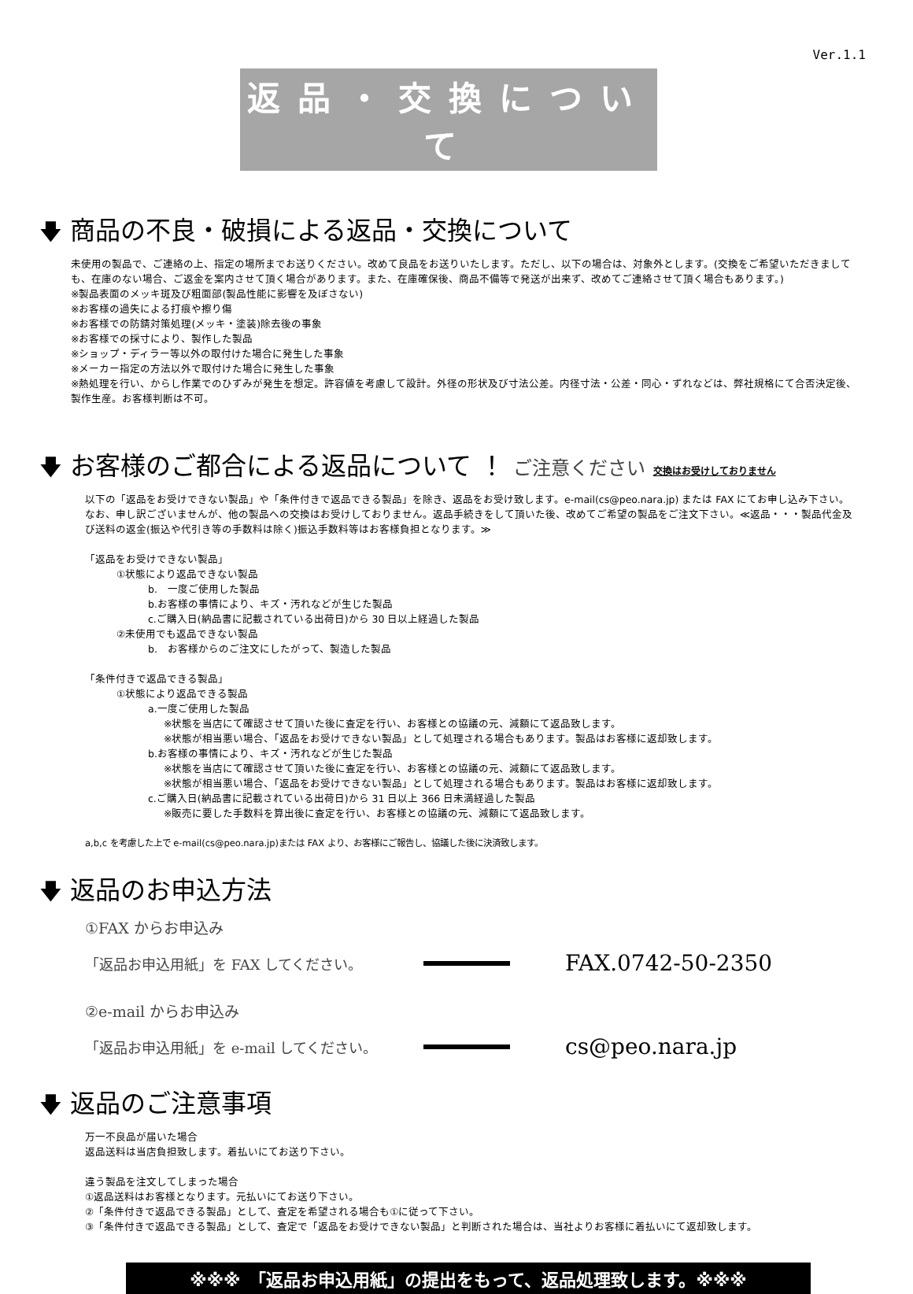Ver.1.1
返品・交換について
🡇 商品の不良・破損による返品・交換について
未使用の製品で、ご連絡の上、指定の場所までお送りください。改めて良品をお送りいたします。ただし、以下の場合は、対象外とします。(交換をご希望いただきましても、在庫のない場合、ご返金を案内させて頂く場合があります。また、在庫確保後、商品不備等で発送が出来ず、改めてご連絡させて頂く場合もあります。)
※製品表面のメッキ斑及び粗面部(製品性能に影響を及ぼさない)
※お客様の過失による打痕や擦り傷
※お客様での防錆対策処理(メッキ・塗装)除去後の事象
※お客様での採寸により、製作した製品
※ショップ・ディラー等以外の取付けた場合に発生した事象
※メーカー指定の方法以外で取付けた場合に発生した事象
※熱処理を行い、からし作業でのひずみが発生を想定。許容値を考慮して設計。外径の形状及び寸法公差。内径寸法・公差・同心・ずれなどは、弊社規格にて合否決定後、製作生産。お客様判断は不可。
🡇 お客様のご都合による返品について ！ ご注意ください 交換はお受けしておりません
以下の「返品をお受けできない製品」や「条件付きで返品できる製品」を除き、返品をお受け致します。e-mail(cs@peo.nara.jp) または FAX にてお申し込み下さい。 なお、申し訳ございませんが、他の製品への交換はお受けしておりません。返品手続きをして頂いた後、改めてご希望の製品をご注文下さい。≪返品・・・製品代金及び送料の返金(振込や代引き等の手数料は除く)振込手数料等はお客様負担となります。≫
「返品をお受けできない製品」
①状態により返品できない製品
b.　一度ご使用した製品
b.お客様の事情により、キズ・汚れなどが生じた製品
c.ご購入日(納品書に記載されている出荷日)から 30 日以上経過した製品
②未使用でも返品できない製品
b.　お客様からのご注文にしたがって、製造した製品
「条件付きで返品できる製品」
①状態により返品できる製品
a.一度ご使用した製品
※状態を当店にて確認させて頂いた後に査定を行い、お客様との協議の元、減額にて返品致します。
※状態が相当悪い場合、「返品をお受けできない製品」として処理される場合もあります。製品はお客様に返却致します。
b.お客様の事情により、キズ・汚れなどが生じた製品
※状態を当店にて確認させて頂いた後に査定を行い、お客様との協議の元、減額にて返品致します。
※状態が相当悪い場合、「返品をお受けできない製品」として処理される場合もあります。製品はお客様に返却致します。
c.ご購入日(納品書に記載されている出荷日)から 31 日以上 366 日未満経過した製品
※販売に要した手数料を算出後に査定を行い、お客様との協議の元、減額にて返品致します。
a,b,c を考慮した上で e-mail(cs@peo.nara.jp)または FAX より、お客様にご報告し、協議した後に決済致します。
🡇 返品のお申込方法
①FAX からお申込み
「返品お申込用紙」を FAX してください。 FAX.0742-50-2350
②e-mail からお申込み
「返品お申込用紙」を e-mail してください。 cs@peo.nara.jp
🡇 返品のご注意事項
万一不良品が届いた場合
返品送料は当店負担致します。着払いにてお送り下さい。
違う製品を注文してしまった場合
①返品送料はお客様となります。元払いにてお送り下さい。
②「条件付きで返品できる製品」として、査定を希望される場合も①に従って下さい。
③「条件付きで返品できる製品」として、査定で「返品をお受けできない製品」と判断された場合は、当社よりお客様に着払いにて返却致します。
※※※　「返品お申込用紙」の提出をもって、返品処理致します。※※※